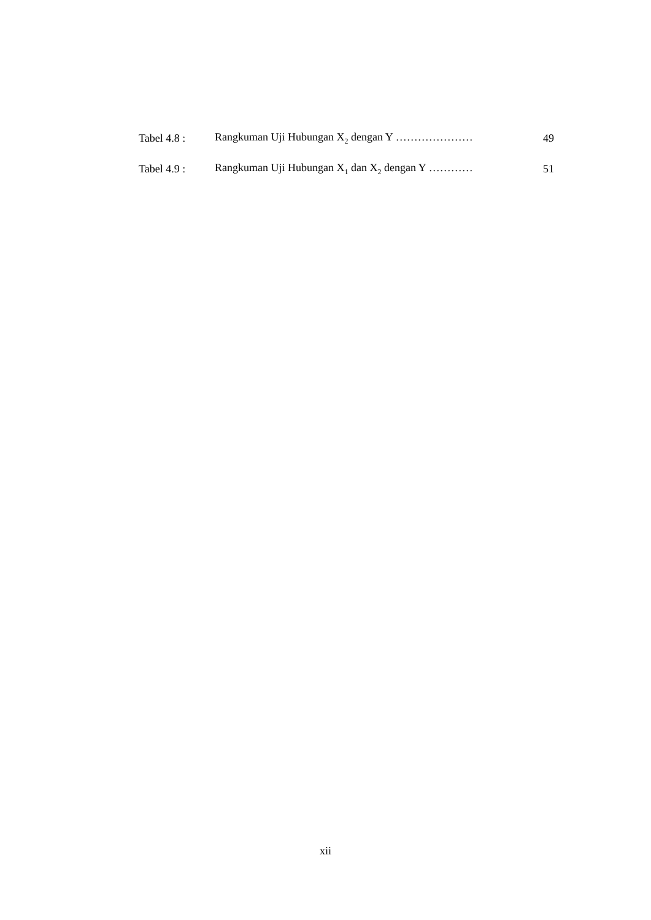| Tabel 4.8 : | Rangkuman Uji Hubungan X<sub>2</sub> dengan Y ………………… | 49 |
| Tabel 4.9 : | Rangkuman Uji Hubungan X<sub>1</sub> dan X<sub>2</sub> dengan Y ………… | 51 |
xii